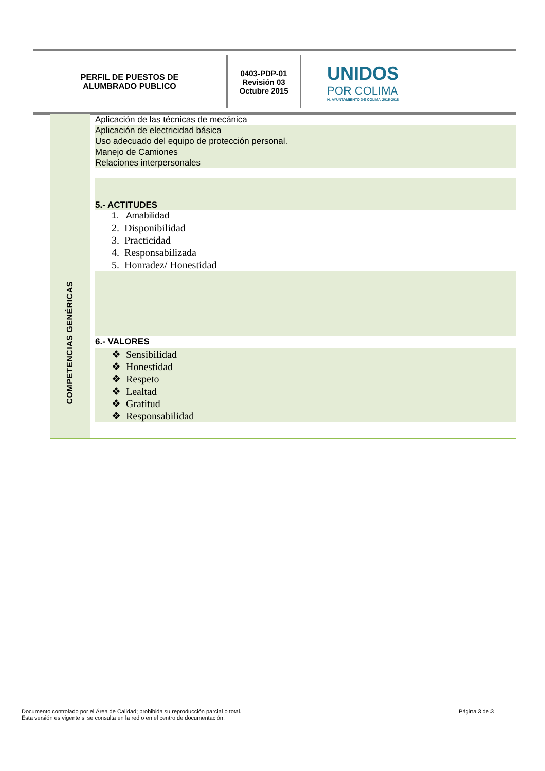PERFIL DE PUESTOS DE
ALUMBRADO PUBLICO
0403-PDP-01
Revisión 03
Octubre 2015
UNIDOS
POR COLIMA
H. AYUNTAMIENTO DE COLIMA 2015-2018
COMPETENCIAS GENÉRICAS
Aplicación de las técnicas de mecánica
Aplicación de electricidad básica
Uso adecuado del equipo de protección personal.
Manejo de Camiones
Relaciones interpersonales
5.- ACTITUDES
1. Amabilidad
2. Disponibilidad
3. Practicidad
4. Responsabilizada
5. Honradez/ Honestidad
6.- VALORES
❖ Sensibilidad
❖ Honestidad
❖ Respeto
❖ Lealtad
❖ Gratitud
❖ Responsabilidad
Documento controlado por el Área de Calidad; prohibida su reproducción parcial o total.
Esta versión es vigente si se consulta en la red o en el centro de documentación.
Página 3 de 3